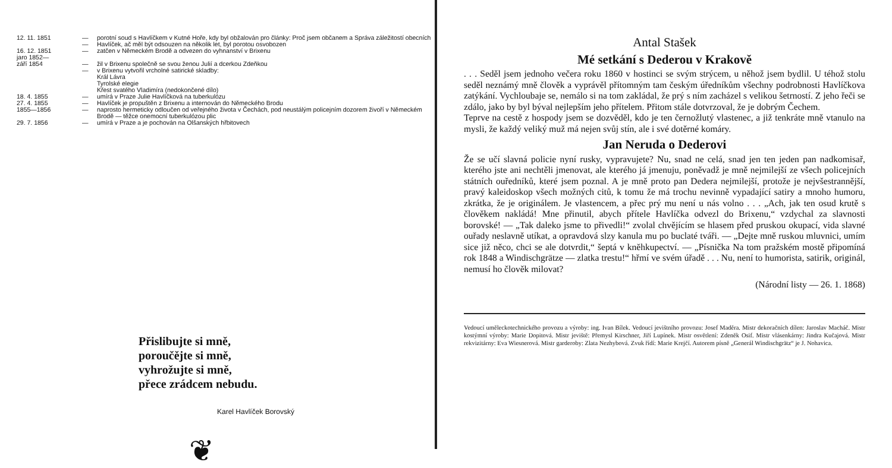| 12. 11. 1851 | — | porotní soud s Havlíčkem v Kutné Hoře, kdy byl obžalován pro články: Proč jsem občanem a Správa záležitostí obecních |
| | — | Havlíček, ač měl být odsouzen na několik let, byl porotou osvobozen |
| 16. 12. 1851 | — | zatčen v Německém Brodě a odvezen do vyhnanství v Brixenu |
| jaro 1852— září 1854 | — | žil v Brixenu společně se svou ženou Julií a dcerkou Zdeňkou |
| | — | v Brixenu vytvořil vrcholné satirické skladby: Král Lávra Tyrolské elegie Křest svatého Vladimíra (nedokončené dílo) |
| 18. 4. 1855 | — | umírá v Praze Julie Havlíčková na tuberkulózu |
| 27. 4. 1855 | — | Havlíček je propuštěn z Brixenu a internován do Německého Brodu |
| 1855—1856 | — | naprosto hermeticky odloučen od veřejného života v Čechách, pod neustálým policejním dozorem živoří v Německém Brodě — těžce onemocní tuberkulózou plic |
| 29. 7. 1856 | — | umírá v Praze a je pochován na Olšanských hřbitovech |
Přislibujte si mně,
poroučějte si mně,
vyhrožujte si mně,
přece zrádcem nebudu.
Karel Havlíček Borovský
❦
Antal Stašek
Mé setkání s Dederou v Krakově
. . . Seděl jsem jednoho večera roku 1860 v hostinci se svým strýcem, u něhož jsem bydlil. U téhož stolu seděl neznámý mně člověk a vyprávěl přítomným tam českým úředníkům všechny podrobnosti Havlíčkova zatýkání. Vychloubaje se, nemálo si na tom zakládal, že prý s ním zacházel s velikou šetrností. Z jeho řeči se zdálo, jako by byl býval nejlepším jeho přítelem. Přitom stále dotvrzoval, že je dobrým Čechem.
Teprve na cestě z hospody jsem se dozvěděl, kdo je ten černožlutý vlastenec, a již tenkráte mně vtanulo na mysli, že každý veliký muž má nejen svůj stín, ale i své dotěrné komáry.
Jan Neruda o Dederovi
Že se učí slavná policie nyní rusky, vypravujete? Nu, snad ne celá, snad jen ten jeden pan nadkomisař, kterého jste ani nechtěli jmenovat, ale kterého já jmenuju, poněvadž je mně nejmilejší ze všech policejních státních ouředníků, které jsem poznal. A je mně proto pan Dedera nejmilejší, protože je nejvšestrannější, pravý kaleidoskop všech možných citů, k tomu že má trochu nevinně vypadající satiry a mnoho humoru, zkrátka, že je originálem. Je vlastencem, a přec prý mu není u nás volno . . . „Ach, jak ten osud krutě s člověkem nakládá! Mne přinutil, abych přítele Havlíčka odvezl do Brixenu,“ vzdychal za slavnosti borovské! — „Tak daleko jsme to přivedli!“ zvolal chvějícím se hlasem před pruskou okupací, vida slavné ouřady neslavně utíkat, a opravdová slzy kanula mu po buclaté tváři. — „Dejte mně ruskou mluvnici, umím sice již něco, chci se ale dotvrdit,“ šeptá v knĕhkupectví. — „Písnička Na tom pražském mostě připomíná rok 1848 a Windischgrätze — zlatka trestu!“ hřmí ve svém úřadě . . . Nu, není to humorista, satirik, originál, nemusí ho člověk milovat?
(Národní listy — 26. 1. 1868)
Vedoucí uměleckotechnického provozu a výroby: ing. Ivan Bílek. Vedoucí jevištního provozu: Josef Maděra. Mistr dekoračních dílen: Jaroslav Macháč. Mistr kostýmní výroby: Marie Dopitová. Mistr jeviště: Přemysl Kirschner, Jiří Lupínek. Mistr osvětlení: Zdeněk Osif. Mistr vlásenkárny: Jindra Kučajová. Mistr rekvizitárny: Eva Wiesnerová. Mistr garderoby: Zlata Nezhybová. Zvuk řídí: Marie Krejčí. Autorem písně „Generál Windischgrätz“ je J. Nohavica.